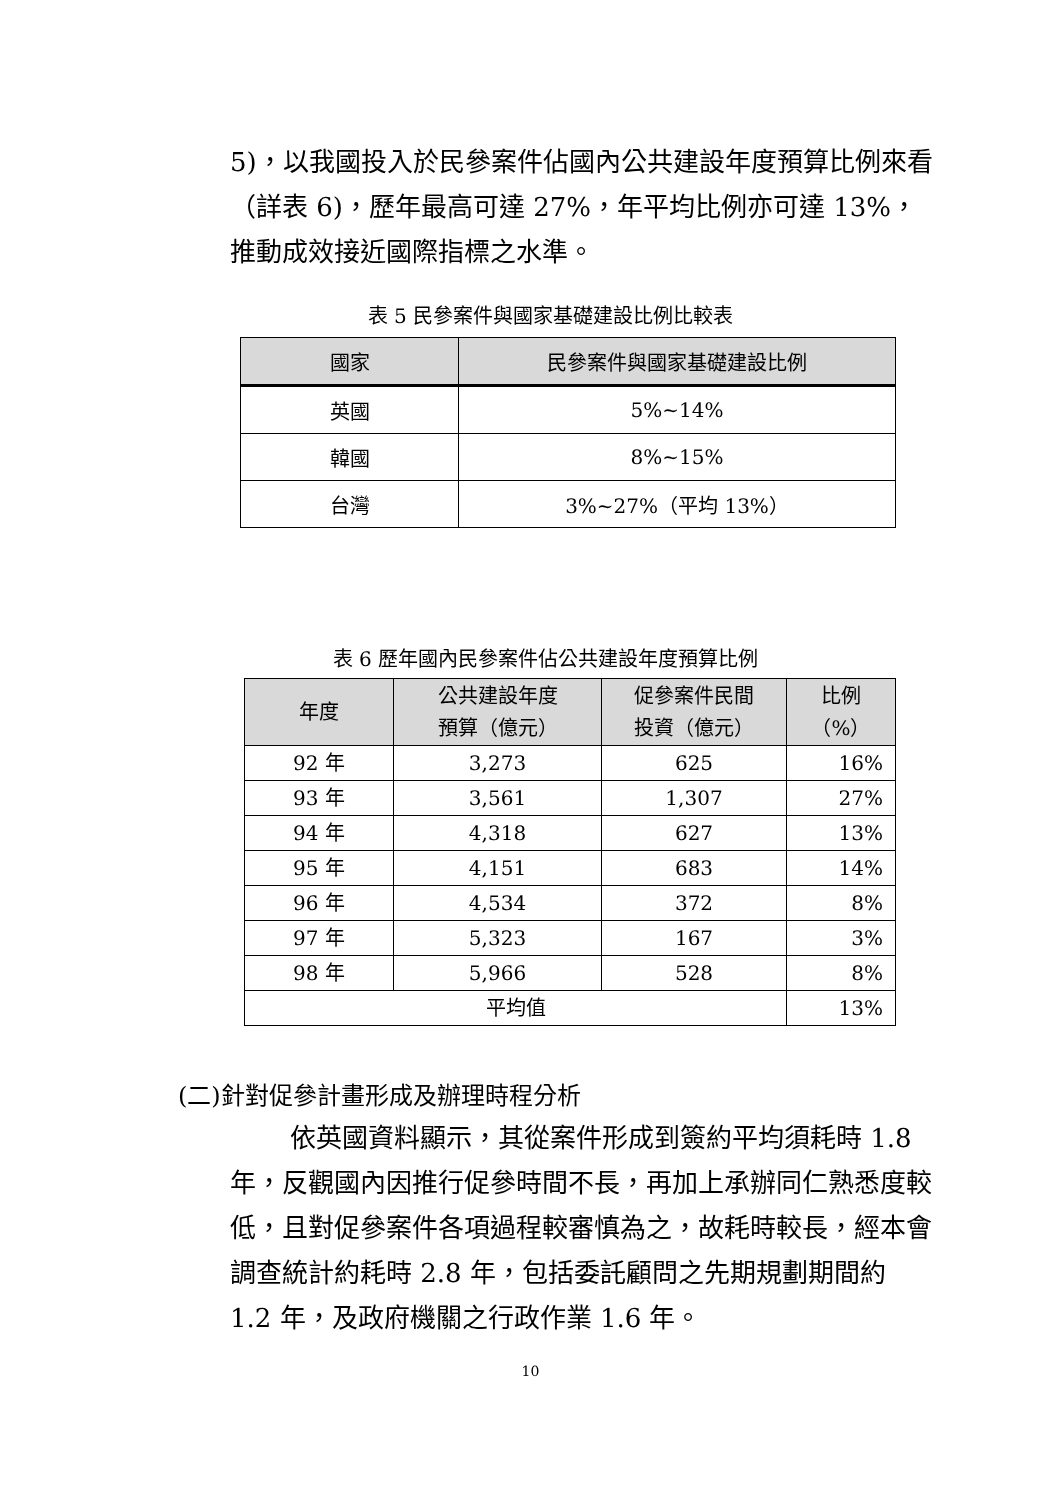5)，以我國投入於民參案件佔國內公共建設年度預算比例來看（詳表 6)，歷年最高可達 27%，年平均比例亦可達 13%，推動成效接近國際指標之水準。
表 5 民參案件與國家基礎建設比例比較表
| 國家 | 民參案件與國家基礎建設比例 |
| --- | --- |
| 英國 | 5%~14% |
| 韓國 | 8%~15% |
| 台灣 | 3%~27%（平均 13%） |
表 6 歷年國內民參案件佔公共建設年度預算比例
| 年度 | 公共建設年度 預算（億元） | 促參案件民間 投資（億元） | 比例 （%） |
| --- | --- | --- | --- |
| 92 年 | 3,273 | 625 | 16% |
| 93 年 | 3,561 | 1,307 | 27% |
| 94 年 | 4,318 | 627 | 13% |
| 95 年 | 4,151 | 683 | 14% |
| 96 年 | 4,534 | 372 | 8% |
| 97 年 | 5,323 | 167 | 3% |
| 98 年 | 5,966 | 528 | 8% |
| 平均值 | | | 13% |
(二)針對促參計畫形成及辦理時程分析
依英國資料顯示，其從案件形成到簽約平均須耗時 1.8 年，反觀國內因推行促參時間不長，再加上承辦同仁熟悉度較低，且對促參案件各項過程較審慎為之，故耗時較長，經本會調查統計約耗時 2.8 年，包括委託顧問之先期規劃期間約 1.2 年，及政府機關之行政作業 1.6 年。
10